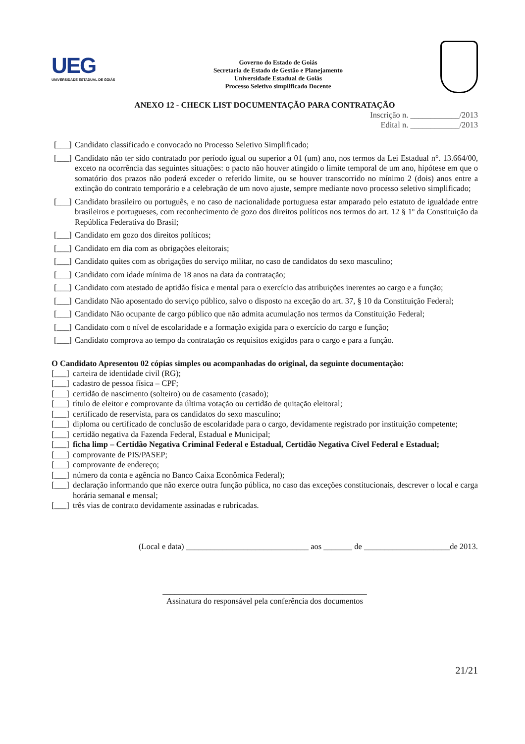UEG
UNIVERSIDADE ESTADUAL DE GOIÁS
Governo do Estado de Goiás
Secretaria de Estado de Gestão e Planejamento
Universidade Estadual de Goiás
Processo Seletivo simplificado Docente
ANEXO 12 - CHECK LIST DOCUMENTAÇÃO PARA CONTRATAÇÃO
Inscrição n. ____________/2013
Edital n. ____________/2013
[___] Candidato classificado e convocado no Processo Seletivo Simplificado;
[___] Candidato não ter sido contratado por período igual ou superior a 01 (um) ano, nos termos da Lei Estadual n°. 13.664/00, exceto na ocorrência das seguintes situações: o pacto não houver atingido o limite temporal de um ano, hipótese em que o somatório dos prazos não poderá exceder o referido limite, ou se houver transcorrido no mínimo 2 (dois) anos entre a extinção do contrato temporário e a celebração de um novo ajuste, sempre mediante novo processo seletivo simplificado;
[___] Candidato brasileiro ou português, e no caso de nacionalidade portuguesa estar amparado pelo estatuto de igualdade entre brasileiros e portugueses, com reconhecimento de gozo dos direitos políticos nos termos do art. 12 § 1º da Constituição da República Federativa do Brasil;
[___] Candidato em gozo dos direitos políticos;
[___] Candidato em dia com as obrigações eleitorais;
[___] Candidato quites com as obrigações do serviço militar, no caso de candidatos do sexo masculino;
[___] Candidato com idade mínima de 18 anos na data da contratação;
[___] Candidato com atestado de aptidão física e mental para o exercício das atribuições inerentes ao cargo e a função;
[___] Candidato Não aposentado do serviço público, salvo o disposto na exceção do art. 37, § 10 da Constituição Federal;
[___] Candidato Não ocupante de cargo público que não admita acumulação nos termos da Constituição Federal;
[___] Candidato com o nível de escolaridade e a formação exigida para o exercício do cargo e função;
[___] Candidato comprova ao tempo da contratação os requisitos exigidos para o cargo e para a função.
O Candidato Apresentou 02 cópias simples ou acompanhadas do original, da seguinte documentação:
[___] carteira de identidade civil (RG);
[___] cadastro de pessoa física – CPF;
[___] certidão de nascimento (solteiro) ou de casamento (casado);
[___] título de eleitor e comprovante da última votação ou certidão de quitação eleitoral;
[___] certificado de reservista, para os candidatos do sexo masculino;
[___] diploma ou certificado de conclusão de escolaridade para o cargo, devidamente registrado por instituição competente;
[___] certidão negativa da Fazenda Federal, Estadual e Municipal;
[___] ficha limp – Certidão Negativa Criminal Federal e Estadual, Certidão Negativa Cível Federal e Estadual;
[___] comprovante de PIS/PASEP;
[___] comprovante de endereço;
[___] número da conta e agência no Banco Caixa Econômica Federal);
[___] declaração informando que não exerce outra função pública, no caso das exceções constitucionais, descrever o local e carga horária semanal e mensal;
[___] três vias de contrato devidamente assinadas e rubricadas.
(Local e data) ______________________________ aos _______ de _____________________de 2013.
__________________________________________________
Assinatura do responsável pela conferência dos documentos
21/21